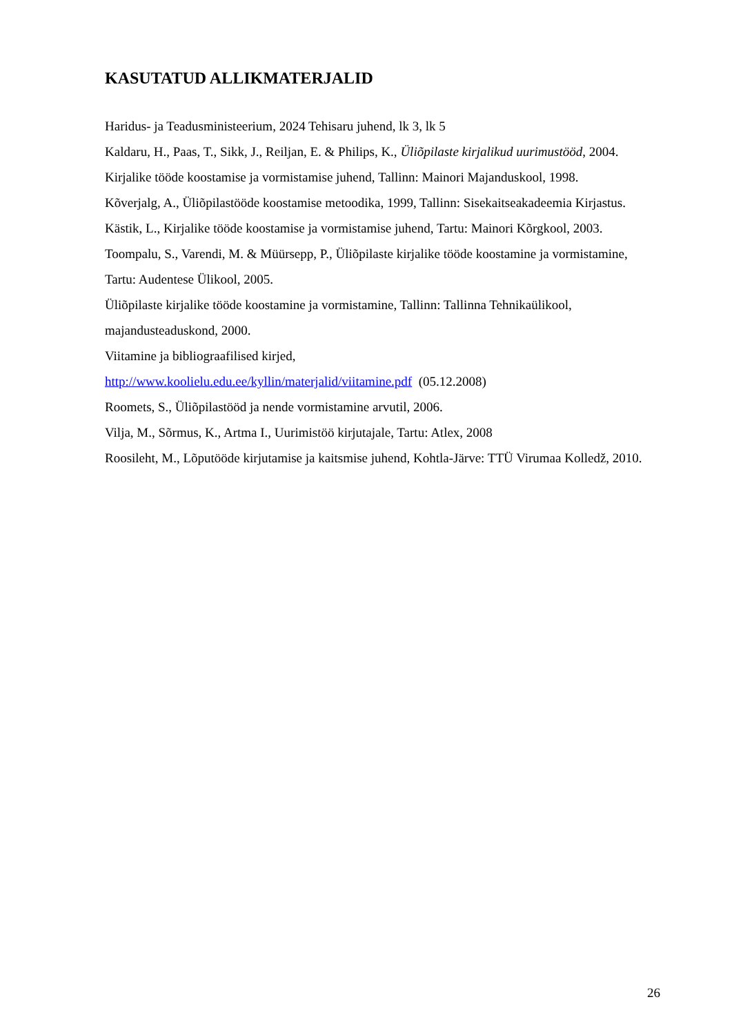KASUTATUD ALLIKMATERJALID
Haridus- ja Teadusministeerium, 2024 Tehisaru juhend, lk 3, lk 5
Kaldaru, H., Paas, T., Sikk, J., Reiljan, E. & Philips, K., Üliõpilaste kirjalikud uurimustööd, 2004.
Kirjalike tööde koostamise ja vormistamise juhend, Tallinn: Mainori Majanduskool, 1998.
Kõverjalg, A., Üliõpilastööde koostamise metoodika, 1999, Tallinn: Sisekaitseakadeemia Kirjastus.
Kästik, L., Kirjalike tööde koostamise ja vormistamise juhend, Tartu: Mainori Kõrgkool, 2003.
Toompalu, S., Varendi, M. & Müürsepp, P., Üliõpilaste kirjalike tööde koostamine ja vormistamine, Tartu: Audentese Ülikool, 2005.
Üliõpilaste kirjalike tööde koostamine ja vormistamine, Tallinn: Tallinna Tehnikaülikool, majandusteaduskond, 2000.
Viitamine ja bibliograafilised kirjed,
http://www.koolielu.edu.ee/kyllin/materjalid/viitamine.pdf (05.12.2008)
Roomets, S., Üliõpilastööd ja nende vormistamine arvutil, 2006.
Vilja, M., Sõrmus, K., Artma I., Uurimistöö kirjutajale, Tartu: Atlex, 2008
Roosileht, M., Lõputööde kirjutamise ja kaitsmise juhend, Kohtla-Järve: TTÜ Virumaa Kolledž, 2010.
26